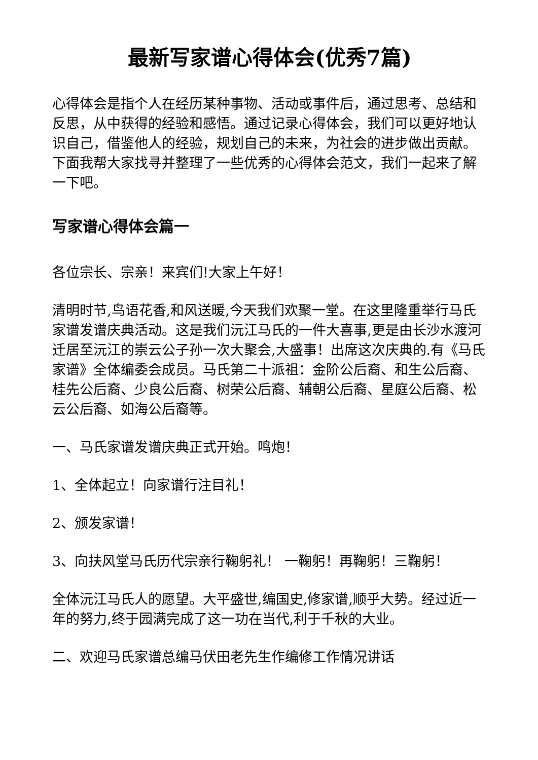最新写家谱心得体会(优秀7篇)
心得体会是指个人在经历某种事物、活动或事件后，通过思考、总结和反思，从中获得的经验和感悟。通过记录心得体会，我们可以更好地认识自己，借鉴他人的经验，规划自己的未来，为社会的进步做出贡献。下面我帮大家找寻并整理了一些优秀的心得体会范文，我们一起来了解一下吧。
写家谱心得体会篇一
各位宗长、宗亲！来宾们!大家上午好！
清明时节,鸟语花香,和风送暖,今天我们欢聚一堂。在这里隆重举行马氏家谱发谱庆典活动。这是我们沅江马氏的一件大喜事,更是由长沙水渡河迁居至沅江的崇云公子孙一次大聚会,大盛事！出席这次庆典的.有《马氏家谱》全体编委会成员。马氏第二十派祖：金阶公后裔、和生公后裔、桂先公后裔、少良公后裔、树荣公后裔、辅朝公后裔、星庭公后裔、松云公后裔、如海公后裔等。
一、马氏家谱发谱庆典正式开始。鸣炮！
1、全体起立！向家谱行注目礼！
2、颁发家谱！
3、向扶风堂马氏历代宗亲行鞠躬礼！ 一鞠躬！再鞠躬！三鞠躬！
全体沅江马氏人的愿望。大平盛世,编国史,修家谱,顺乎大势。经过近一年的努力,终于园满完成了这一功在当代,利于千秋的大业。
二、欢迎马氏家谱总编马伏田老先生作编修工作情况讲话